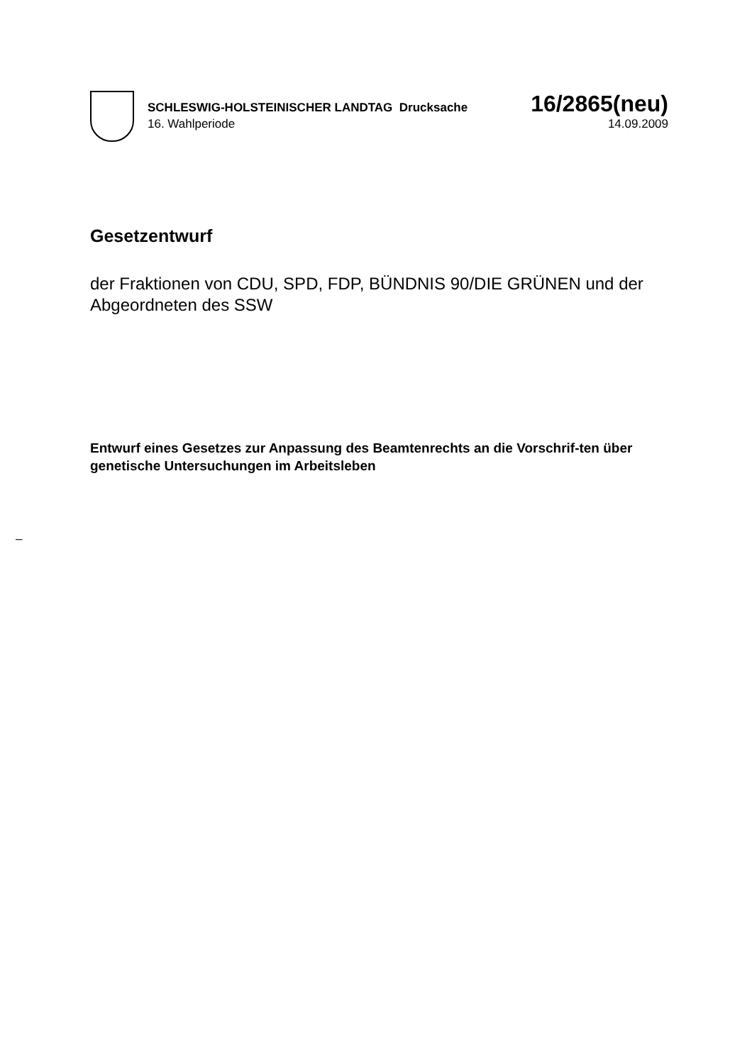SCHLESWIG-HOLSTEINISCHER LANDTAG Drucksache 16/2865(neu)
16. Wahlperiode 14.09.2009
Gesetzentwurf
der Fraktionen von CDU, SPD, FDP, BÜNDNIS 90/DIE GRÜNEN und der Abgeordneten des SSW
Entwurf eines Gesetzes zur Anpassung des Beamtenrechts an die Vorschrif-ten über genetische Untersuchungen im Arbeitsleben
–